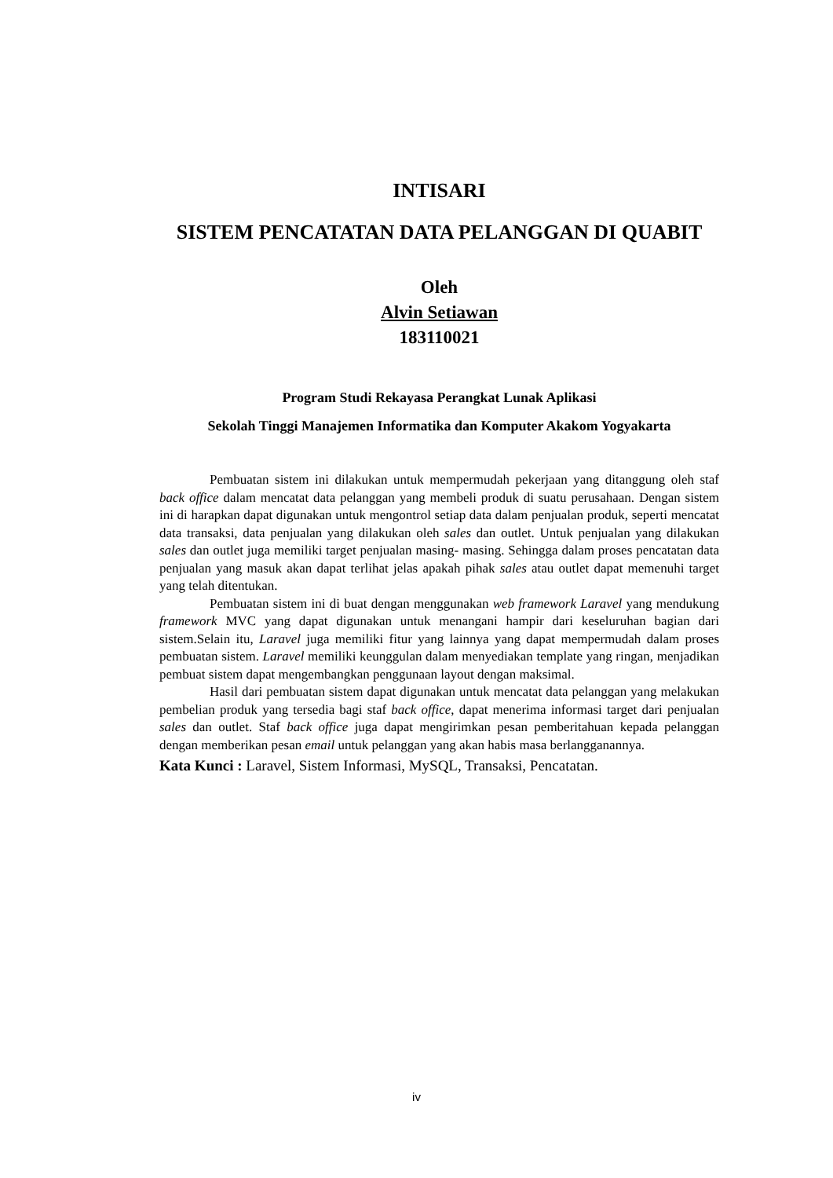INTISARI
SISTEM PENCATATAN DATA PELANGGAN DI QUABIT
Oleh
Alvin Setiawan
183110021
Program Studi Rekayasa Perangkat Lunak Aplikasi
Sekolah Tinggi Manajemen Informatika dan Komputer Akakom Yogyakarta
Pembuatan sistem ini dilakukan untuk mempermudah pekerjaan yang ditanggung oleh staf back office dalam mencatat data pelanggan yang membeli produk di suatu perusahaan. Dengan sistem ini di harapkan dapat digunakan untuk mengontrol setiap data dalam penjualan produk, seperti mencatat data transaksi, data penjualan yang dilakukan oleh sales dan outlet. Untuk penjualan yang dilakukan sales dan outlet juga memiliki target penjualan masing- masing. Sehingga dalam proses pencatatan data penjualan yang masuk akan dapat terlihat jelas apakah pihak sales atau outlet dapat memenuhi target yang telah ditentukan.
Pembuatan sistem ini di buat dengan menggunakan web framework Laravel yang mendukung framework MVC yang dapat digunakan untuk menangani hampir dari keseluruhan bagian dari sistem.Selain itu, Laravel juga memiliki fitur yang lainnya yang dapat mempermudah dalam proses pembuatan sistem. Laravel memiliki keunggulan dalam menyediakan template yang ringan, menjadikan pembuat sistem dapat mengembangkan penggunaan layout dengan maksimal.
Hasil dari pembuatan sistem dapat digunakan untuk mencatat data pelanggan yang melakukan pembelian produk yang tersedia bagi staf back office, dapat menerima informasi target dari penjualan sales dan outlet. Staf back office juga dapat mengirimkan pesan pemberitahuan kepada pelanggan dengan memberikan pesan email untuk pelanggan yang akan habis masa berlangganannya.
Kata Kunci : Laravel, Sistem Informasi, MySQL, Transaksi, Pencatatan.
iv